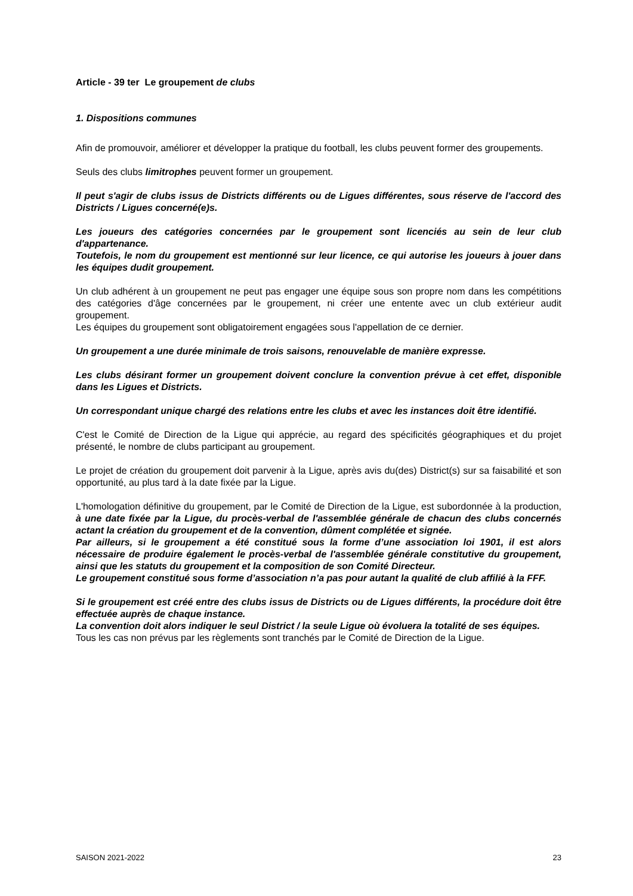Article - 39 ter Le groupement de clubs
1. Dispositions communes
Afin de promouvoir, améliorer et développer la pratique du football, les clubs peuvent former des groupements.
Seuls des clubs limitrophes peuvent former un groupement.
Il peut s'agir de clubs issus de Districts différents ou de Ligues différentes, sous réserve de l'accord des Districts / Ligues concerné(e)s.
Les joueurs des catégories concernées par le groupement sont licenciés au sein de leur club d'appartenance.
Toutefois, le nom du groupement est mentionné sur leur licence, ce qui autorise les joueurs à jouer dans les équipes dudit groupement.
Un club adhérent à un groupement ne peut pas engager une équipe sous son propre nom dans les compétitions des catégories d'âge concernées par le groupement, ni créer une entente avec un club extérieur audit groupement.
Les équipes du groupement sont obligatoirement engagées sous l'appellation de ce dernier.
Un groupement a une durée minimale de trois saisons, renouvelable de manière expresse.
Les clubs désirant former un groupement doivent conclure la convention prévue à cet effet, disponible dans les Ligues et Districts.
Un correspondant unique chargé des relations entre les clubs et avec les instances doit être identifié.
C'est le Comité de Direction de la Ligue qui apprécie, au regard des spécificités géographiques et du projet présenté, le nombre de clubs participant au groupement.
Le projet de création du groupement doit parvenir à la Ligue, après avis du(des) District(s) sur sa faisabilité et son opportunité, au plus tard à la date fixée par la Ligue.
L'homologation définitive du groupement, par le Comité de Direction de la Ligue, est subordonnée à la production, à une date fixée par la Ligue, du procès-verbal de l'assemblée générale de chacun des clubs concernés actant la création du groupement et de la convention, dûment complétée et signée.
Par ailleurs, si le groupement a été constitué sous la forme d’une association loi 1901, il est alors nécessaire de produire également le procès-verbal de l'assemblée générale constitutive du groupement, ainsi que les statuts du groupement et la composition de son Comité Directeur.
Le groupement constitué sous forme d’association n’a pas pour autant la qualité de club affilié à la FFF.
Si le groupement est créé entre des clubs issus de Districts ou de Ligues différents, la procédure doit être effectuée auprès de chaque instance.
La convention doit alors indiquer le seul District / la seule Ligue où évoluera la totalité de ses équipes.
Tous les cas non prévus par les règlements sont tranchés par le Comité de Direction de la Ligue.
SAISON 2021-2022 23